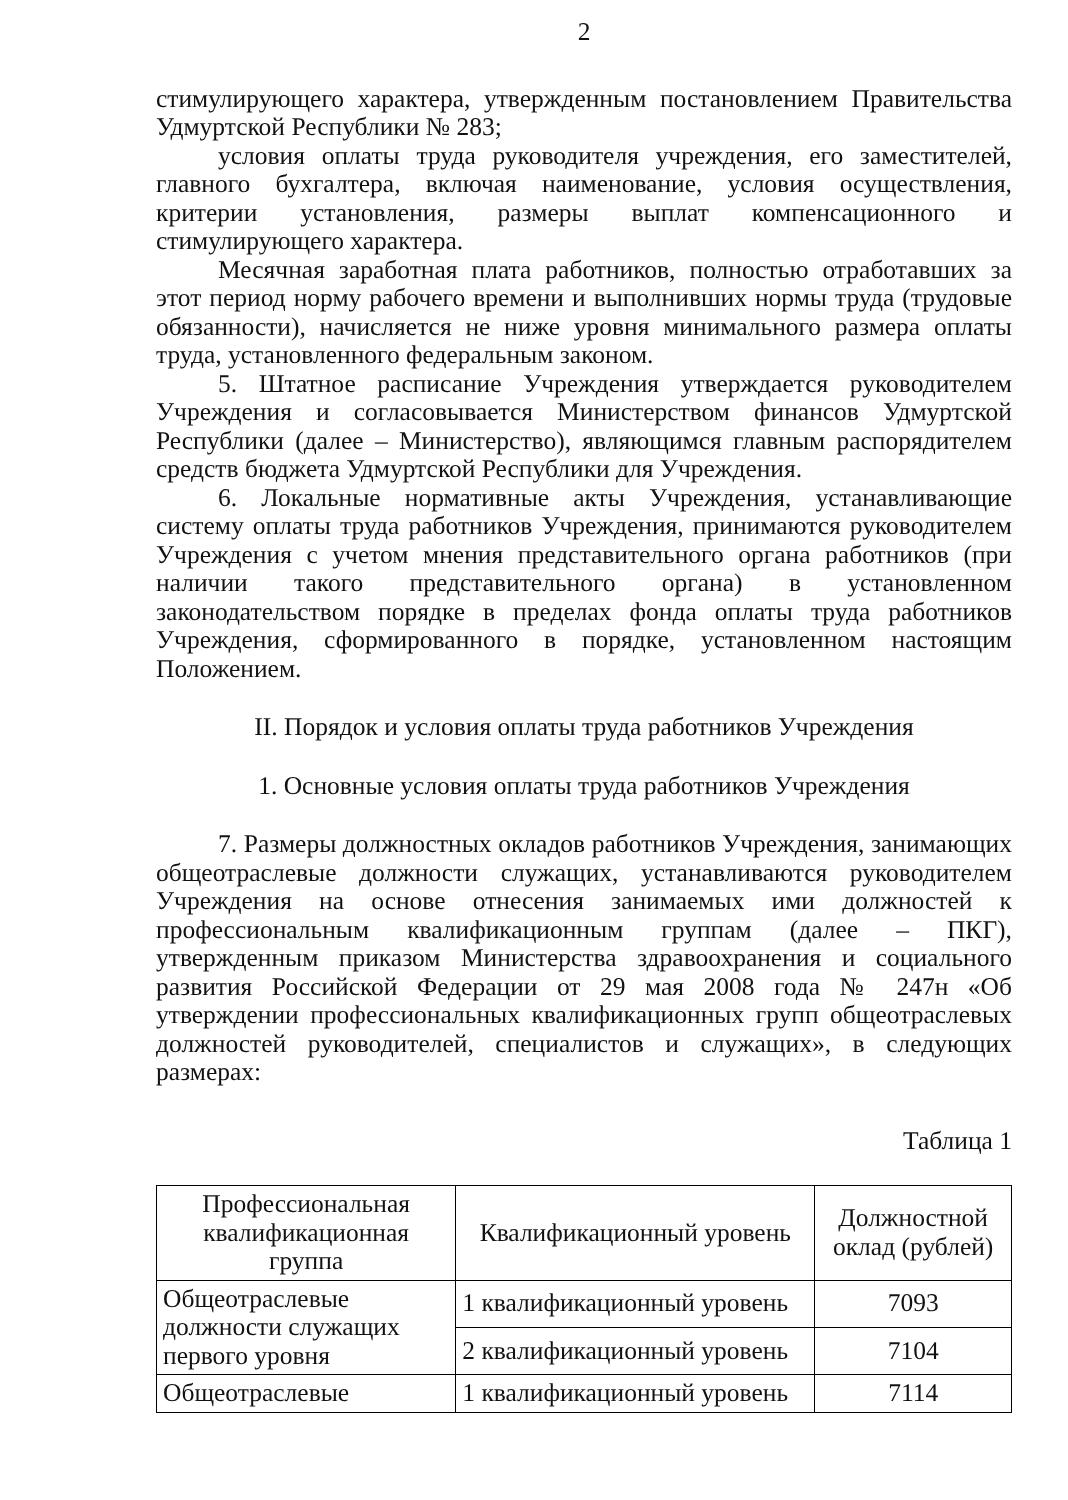2
стимулирующего характера, утвержденным постановлением Правительства Удмуртской Республики № 283;
условия оплаты труда руководителя учреждения, его заместителей, главного бухгалтера, включая наименование, условия осуществления, критерии установления, размеры выплат компенсационного и стимулирующего характера.
Месячная заработная плата работников, полностью отработавших за этот период норму рабочего времени и выполнивших нормы труда (трудовые обязанности), начисляется не ниже уровня минимального размера оплаты труда, установленного федеральным законом.
5. Штатное расписание Учреждения утверждается руководителем Учреждения и согласовывается Министерством финансов Удмуртской Республики (далее – Министерство), являющимся главным распорядителем средств бюджета Удмуртской Республики для Учреждения.
6. Локальные нормативные акты Учреждения, устанавливающие систему оплаты труда работников Учреждения, принимаются руководителем Учреждения с учетом мнения представительного органа работников (при наличии такого представительного органа) в установленном законодательством порядке в пределах фонда оплаты труда работников Учреждения, сформированного в порядке, установленном настоящим Положением.
II. Порядок и условия оплаты труда работников Учреждения
1. Основные условия оплаты труда работников Учреждения
7. Размеры должностных окладов работников Учреждения, занимающих общеотраслевые должности служащих, устанавливаются руководителем Учреждения на основе отнесения занимаемых ими должностей к профессиональным квалификационным группам (далее – ПКГ), утвержденным приказом Министерства здравоохранения и социального развития Российской Федерации от 29 мая 2008 года № 247н «Об утверждении профессиональных квалификационных групп общеотраслевых должностей руководителей, специалистов и служащих», в следующих размерах:
Таблица 1
| Профессиональная квалификационная группа | Квалификационный уровень | Должностной оклад (рублей) |
| --- | --- | --- |
| Общеотраслевые должности служащих первого уровня | 1 квалификационный уровень | 7093 |
| | 2 квалификационный уровень | 7104 |
| Общеотраслевые | 1 квалификационный уровень | 7114 |